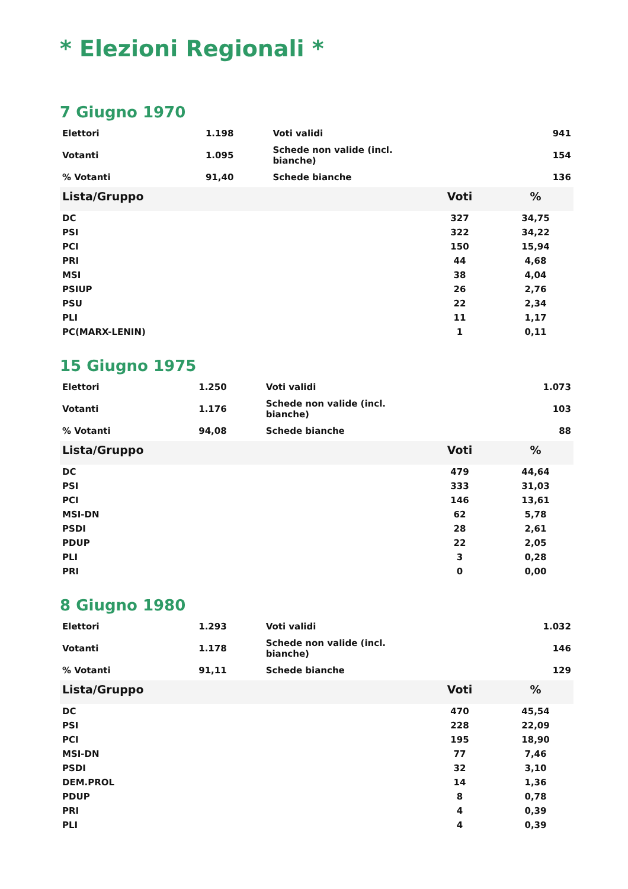* Elezioni Regionali *
7 Giugno 1970
| Elettori | 1.198 | | Voti validi | 941 |
| Votanti | 1.095 | | Schede non valide (incl. bianche) | 154 |
| % Votanti | 91,40 | | Schede bianche | 136 |
| Lista/Gruppo | Voti | % |
| --- | --- | --- |
| DC | 327 | 34,75 |
| PSI | 322 | 34,22 |
| PCI | 150 | 15,94 |
| PRI | 44 | 4,68 |
| MSI | 38 | 4,04 |
| PSIUP | 26 | 2,76 |
| PSU | 22 | 2,34 |
| PLI | 11 | 1,17 |
| PC(MARX-LENIN) | 1 | 0,11 |
15 Giugno 1975
| Elettori | 1.250 | | Voti validi | 1.073 |
| Votanti | 1.176 | | Schede non valide (incl. bianche) | 103 |
| % Votanti | 94,08 | | Schede bianche | 88 |
| Lista/Gruppo | Voti | % |
| --- | --- | --- |
| DC | 479 | 44,64 |
| PSI | 333 | 31,03 |
| PCI | 146 | 13,61 |
| MSI-DN | 62 | 5,78 |
| PSDI | 28 | 2,61 |
| PDUP | 22 | 2,05 |
| PLI | 3 | 0,28 |
| PRI | 0 | 0,00 |
8 Giugno 1980
| Elettori | 1.293 | | Voti validi | 1.032 |
| Votanti | 1.178 | | Schede non valide (incl. bianche) | 146 |
| % Votanti | 91,11 | | Schede bianche | 129 |
| Lista/Gruppo | Voti | % |
| --- | --- | --- |
| DC | 470 | 45,54 |
| PSI | 228 | 22,09 |
| PCI | 195 | 18,90 |
| MSI-DN | 77 | 7,46 |
| PSDI | 32 | 3,10 |
| DEM.PROL | 14 | 1,36 |
| PDUP | 8 | 0,78 |
| PRI | 4 | 0,39 |
| PLI | 4 | 0,39 |